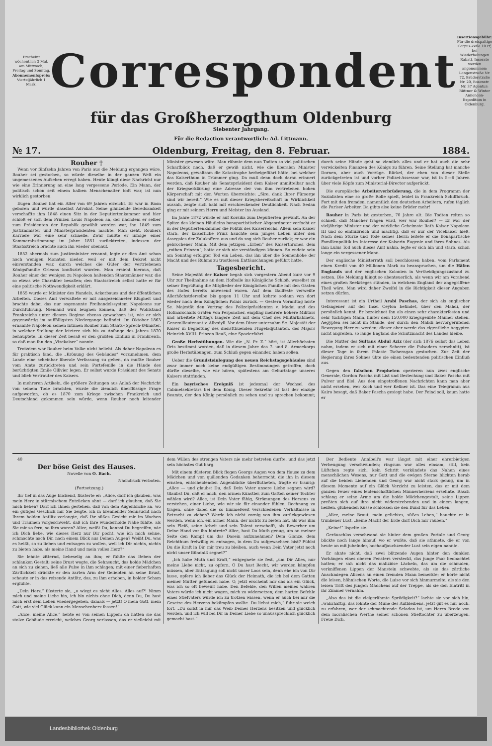Erscheint wöchentlich 3 Mal, am Mittwoch, Freitag und Sonntag.
Abonnementspreis: Vierteljährlich 1 Mark.
Correspondent
Insertionsgebühr:
Für die dreispaltige Corpus-Zeile 10 Pf, bei Wiederholungen Rabatt. Inserate werden angenommen: Langenstraße Nr. 72, Brüderstraße Nr. 20, Rosenstr. Nr. 37 Agentur: Büttner & Winter Annoncen-Expedition in Oldenburg.
für das Großherzogthum Oldenburg
Siebenter Jahrgang.
Für die Redaction verantwortlich: Ad. Littmann.
№ 17. Oldenburg, Freitag, den 8. Februar. 1884.
Rouher †
Wenn vor fünfzehn Jahren von Paris aus die Meldung ergangen wäre, Rouher sei gestorben, so würde dieselbe in der ganzen Welt ein ungemessenes Aufsehen erregt haben. Heute klingt diese Nachricht nur wie eine Erinnerung an eine lang vergessene Periode. Ein Mann, der politisch schon seit einem halben Menschenalter todt war, ist nun wirklich gestorben.
Eugen Rouher hat ein Alter von 69 Jahren erreicht. Er war in Riom geboren und wurde daselbst Advokat. Seine glänzende Beredsamkeit verschaffte ihm 1848 einen Sitz in der Deputiertenkammer und hier schloß er sich dem Prinzen Louis Napoleon an, der nachdem er selber zum Präsidenten der Republik gewählt worden war, ihn 1849 zum Justizminister und Ministerpräsidenten machte. Man sieht, Rouhers Karriere war eine sehr schnelle. Zwar mußte er infolge einer Kammerabstimmung im Jahre 1851 zurücktreten, indessen der Staatsstreich brachte auch ihn wieder obenauf.
1852 abermals zum Justizminister ernannt, legte er dies Amt schon nach wenigen Monaten nieder, weil er mit dem Dekret nicht einverstanden war, durch welches die Güter der vertriebenen Königsfamilie Orleans konfiszirt wurden. Man ersieht hieraus, daß Rouher einer der wenigen zu Napoleon haltenden Staatsmänner war, die so etwas wie Charakter besaßen; den Staatsstreich selbst hatte er für eine politische Nothwendigkeit erklärt.
1855 wurde er Minister des Handels, Ackerbaues und der öffentlichen Arbeiten. Dieses Amt verwaltete er mit ausgezeichneter Klugheit und brachte dabei das nur sogenannte Freihandelssystem Napoleons zur Durchführung. Niemand wird leugnen können, daß der Wohlstand Frankreichs unter diesem Regime ebenso gewachsen ist, wie er sich gegenwärtig im auffälligsten Niedergange befindet. Im Oktober 1863 ernannte Napoleon seinen Intimen Rouher zum Staats-(Sprech-)Minister, in welcher Stellung der letztere sich bis zu Anfange des Jahres 1870 behauptete. In dieser Zeit besaß er den größten Einfluß in Frankreich, so daß man ihn den „Vizekaiser“ nannte.
Trotzdem war Rouher beim Volke nicht beliebt. Als daher Napoleon es für praktisch fand, die „Krönung des Gebäudes“ vorzunehmen, dem Lande eine scheinbar liberale Verfassung zu geben, da mußte Rouher vom Amte zurücktreten und sein Portefeuille in die Hände des berüchtigten Emile Ollivier legen. Er selbst wurde Präsident des Senats und blieb Vertrauter des Kaisers.
In mehreren Artikeln, die größere Zeitungen aus Anlaß der Nachricht von seinem Tode brachten, wurde die ziemlich überflüssige Frage aufgeworfen, ob es 1870 zum Kriege zwischen Frankreich und Deutschland gekommen sein würde, wenn Rouher noch leitender Minister gewesen wäre. Man rühmte dem nun Todten so viel politischen Scharfblick nach, daß er gewiß nicht, wie die liberalen Minister Napoleons, gewaltsam die Katastrophe herbeigeführt hätte, bei welcher das Kaiserthum in Trümmer ging. Da muß denn doch daran erinnert werden, daß Rouher als Senatspräsident dem Kaiser unmittelbar nach der Kriegserklärung eine Adresse der von ihm vertretenen hohen Körperschaft mit den Worten überreichte: „Sire, dank Ihrer Fürsorge sind wir bereit.“ Wie es mit dieser Kriegsbereitschaft in Wirklichkeit aussah, zeigte sich bald mit erschreckender Deutlichkeit. Nach Sedan ging er mit seinem Herrn und Meister ins Ausland.
Im Jahre 1872 wurde er auf Korsika zum Deputierten gewählt. An der Spitze des kleinen Häufleins bonapartistischer Abgeordneter verfocht er in der Deputiertenkammer die Politik des Kaiserreichs. Allein sein Kaiser starb, der kaiserliche Prinz hauchte sein junges Leben unter den Assegaies der Zulukaffern aus und da zog sich Rouher zurück; er war ein gebrochener Mann. Mit dem jetzigen „Erben“ des Kaiserthrones, dem „rothen Prinzen“, hatte er sich nie verständigen können. So endete sein am Sonntag erfolgter Tod ein Leben, das ihn über die Sonnenhöhe der Macht und des Ruhms zu trostlosen Enttäuschungen geführt hatte.
Tagesbericht.
Seine Majestät der Kaiser begab sich vorgestern Abend kurz vor 9 Uhr zur Theilnahme an dem Hofballe ins Königliche Schloß, woselbst zu seiner Begrüßung die Mitglieder der Königlichen Familie mit den Gästen des Hofes bereits anwesend waren. Auf dem Ballfeste verweilte Allerhöchstderselbe bis gegen 11 Uhr und kehrte sodann von dort wieder nach dem Königlichen Palais zurück. — Gestern Vormittag hörte Se. Majestät den Vortrag des Polizeipräsidenten v. Madai und des Hofmarschalls Grafen von Perponcher, empfing mehrere höhere Militärs und arbeitete Mittags längere Zeit mit dem Chef des Militärkabinets, Generallieutenant v. Albedyll. Vor dem Diner unternahm Se. Majestät der Kaiser in Begleitung des dienstthuenden Flügeladjutanten, des Majors Heinrich XVIII. Prinzen Reuß, eine Spazierfahrt.
Große Herbstübungen. Wie die „N. Pr. Z.“ hört, ist Allerhöchsten Orts bestimmt worden, daß in diesem Jahre das 7. und 8. Armeekorps große Herbstübungen, zum Schluß gegen einander, haben sollen.
Ueber die Grundsteinlegung des neuen Reichstagsgebäudes sind zwar immer noch keine endgültigen Bestimmungen getroffen, doch dürfte dieselbe, wie wir hören, spätestens am Geburtstage unseres Kaisers stattfinden.
Ein bayrisches Ereigniß ist jedesmal der Wechsel des Cabinetsekretärs bei dem König. Dieser Sekretär ist fast der einzige Beamte, der den König persönlich zu sehen und zu sprechen bekommt; durch seine Hände geht so ziemlich alles und er hat auch die sehr verwickelten Finanzen des Königs zu führen. Seine Stellung hat manche Dornen, aber auch Vorzüge. Bürkel, der eben von dieser Stelle zurückgetreten ist und vorher Polizei-Assessor war, ist in 5—6 Jahren über viele Köpfe zum Ministerial-Director aufgerückt.
Die europäische Arbeiterverbrüderung, die in dem Programm der Sozialisten eine so große Rolle spielt, leidet in Frankreich Schiffbruch. Fort mit den fremden, namentlich den deutschen Arbeitern, rufen täglich die Pariser Arbeiter. Da gibts also keine Brüder mehr!
Rouher in Paris ist gestorben, 70 Jahre alt. Die Todten reiten so schnell, daß Mancher fragen wird, wer war Rouher? — Er war der vieljährige Minister und der wirkliche Geheimste Rath Kaiser Napoleon III und so einflußreich und mächtig, daß er nur der Vicekaiser hieß. Nach dem Sturze und Tode seines Herrn leitete er die Bonapartische Familienpolitik im Interesse der Kaiserin Eugenie und ihres Sohnes. Als ihm Lulus Tod auch dieses Amt nahm, legte er sich hin und starb, schon lange ein vergessener Mann.
Der englische Ministerrath soll beschlossen haben, vom Parlament einen Kredit von 40 Millionen Mark zu beanspruchen, um die Häfen Englands und der englischen Kolonien in Vertheidigungszustand zu setzen. Die Meldung klingt so abenteuerlich, als wenn wir am Vorabend eines großen Seekrieges ständen, in welchem England der angegriffene Theil wäre. Man wird daher Zweifel in die Richtigkeit dieser Angaben setzen dürfen.
Interessant ist ein Urtheil Arabi Paschas, der sich als englischer Gefangener auf der Insel Ceylon befindet, über den Mahdi, der persönlich kennt. Er bezeichnet ihn als einen sehr charakterfesten und sehr tüchtigen Mann, hinter dem 150,000 kriegsgeübte Männer stehen. Aegypten sei nicht im Stande, der durch den Mahdi hervorgerufenen Bewegung Herr zu werden; dieser aber werde das eigentliche Aegypten nicht angreifen, so lange England die Schutzmacht des Landes bleibe.
Die Mutter des Sultans Abdul Aziz (der sich 1876 selbst das Leben nahm, indem er sich mit einer Scheere die Pulsadern zerschnitt), ist dieser Tage in ihrem Palaste Tscheragan gestorben. Zur Zeit der Regierung ihres Sohnes übte sie einen bedeutenden politischen Einfluß aus.
Gegen den falschen Propheten operieren nun zwei englische Generale, Gordon Pascha mit List und Bestechung und Baker Pascha mit Pulver und Blei. Aus den eingetroffenen Nachrichten kann man aber nicht ersehen, wer Koch und wer Kellner ist. Das eine Telegramm aus Kairo besagt, daß Baker Pascha gesiegt habe. Der Feind soll, kaum hatte er
40
Der böse Geist des Hauses.
Novelle von O. Bach.
Nachdruck verboten.
(Fortsetzung.)
Ihr tief in das Auge blickend, flüsterte er: „Alice, darf ich glauben, was mein Herz in stürmischem Entzücken ahnt — darf ich glauben, daß Sie mich lieben? Darf ich Ihnen gestehen, daß von dem Augenblicke an, wo ein gütiges Geschick mir Sie zeigte, ich in brennender Sehnsucht nach Ihrem holden Antlitz verlangte, daß Ihr süßes Gesicht mir im Wachen und Träumen vorgeschwebt, daß ich Ihre wunderholde Nähe fühlte, als Sie mir so fern, so fern waren? Alice, weißt Du, kannst Du begreifen, wie ich Dich liebe, wie dieses Herz nur Dir pocht, wie ich mich sehne, schmachte nach Dir, nach einem Blick aus Deinen Augen? Weißt Du, was es heißt, so zu lieben und entsagen zu wollen, weil ich Dir nichts, nichts zu bieten habe, als meine Hand und mein volles Herz?“
Sie lehnte zitternd, liebeselig an ihm; er fühlte das Beben der schlanken Gestalt; seine Brust wogte, die Sehnsucht, das holde Mädchen an sich zu ziehen, ließ alle Pulse in ihm schlagen; mit einer fieberhaften Zärtlichkeit drückte er den zarten Arm der Geliebten an seine Brust, schaute er in das reizende Antlitz, das, zu ihm erhoben, in holder Scham erglühte.
„Dein Herz,“ flüsterte sie, „o wiegt es nicht Alles, Alles auf?! Nimm mich und meine Liebe hin, ich bin nichts ohne Dich, denn Du, Du hast mich erst dem Leben wiedergegeben, damals — jetzt! O mein Gott, mein Gott, wie viel Glück kann ein Menschenherz fassen!“
„Alice, meine Alice,“ bebte es von seinen Lippen; da hatten sie das stolze Gebäude erreicht, welches Georg verlassen, das er vielleicht mit dem Willen des strengen Vaters nie mehr betreten durfte, und das jetzt sein höchstes Gut barg.
Mit einem düsteren Blick flogen Georgs Augen von dem Hause zu dem Mädchen und von quälenden Gedanken beherrscht, die ihn in diesem ernsten, entscheidenden Augenblicke überflutheten, fragte er traurig: „Alice — und glaubst Du, daß Dein Vater unsere Liebe segnen wird? Glaubst Du, daß er mich, den armen Künstler, zum Gatten seiner Tochter wählen wird? Alice, ist Dein Vater fähig, Strömungen des Herzens zu verstehen, einer Liebe, wie wir sie für einander fühlen, Rechnung zu tragen, ohne dabei die so himmelweit verschiedenen Verhältnisse in Betracht zu ziehen? Werde ich nicht zornig von ihm zurückgewiesen werden, wenn ich, ein armer Mann, der nichts zu bieten hat, als was ihm sein Fleiß, seine Arbeit und sein Talent verschafft, als Bewerber um Deine Hand vor ihn hintrete? Alice, hast Du Muth genug, um an meiner Seite den Kampf um das Dasein aufzunehmen? Dem Glanze, dem Reichthum freiwillig zu entsagen, in dem Du aufgewachsen bist? Fühlst Du die Kraft in Dir, mir treu zu bleiben, auch wenn Dein Vater jetzt noch nicht unser Bündniß segnet?“
„Ich habe Muth und Kraft,“ entgegnete sie fest, „um Dir Alles, nur meine Liebe nicht, zu opfern. O Du hast Recht, wir werden kämpfen müssen, aber Entsagung soll nicht unser Loos sein, denn ehe ich von Dir lasse, opfere ich lieber das Glück der Heimath, die ich bei dem Gatten meiner Mutter gefunden habe. O, jetzt erscheint mir das als ein Glück, was ich so oft beweint habe. Den Befehle, den Willen meines wahren Vaters würde ich nicht wagen, mich zu widersetzen; dem harten Befehle eines Stiefvaters würde ich zu trotzen wissen, wenn er auch bei mir die Gesetze des Herzens bekämpfen wollte. Du liebst mich,“ fuhr sie weich fort, „Du sollst in mir das Weib Deines Herzens besitzen und glücklich werden, und ich will bei Dir in Deiner Liebe so unaussprechlich glücklich gemacht hast.“
Der Bediente Annibell's war längst mit einer ehrerbietigen Verbeugung verschwunden; ringsum war alles einsam, still, kein Lüftchen regte sich, kein Schritt verkündete das Nahen eines menschlichen Wesens, nur Gott und die ewigen Sterne blickten herab auf die beiden Liebenden und Georg war nicht stark genug, um in diesem Momente auf ein Glück Verzicht zu leisten, das er mit dem ganzen Feuer eines leidenschaftlichen Männerherzens ersehnte. Rasch schlang er seine Arme um die holde Mädchengestalt, seine Lippen preßten sich auf ihre nicht widerstrebenden und in einem langen, heißen, glühenden Kusse schlossen sie den Bund für das Leben.
„Alice, meine Braut, mein geliebtes, süßes Leben,“ hauchte er in trunkener Lust, „keine Macht der Erde darf Dich mir rauben.“
„Keine!“ lispelte sie.
Geräuschlos verschwand sie hinter dem großen Portale und Georg blickte noch lange hinauf, wo er wußte, daß sie athmete, die er von heute an mit jubelnder, hochaufjauchzender Lust sein eigen nannte.
Er ahnte nicht, daß zwei blitzende Augen hinter den dunklen Vorhängen eines oberen Fensters versteckt, das junge Paar beobachtet hatten; er sah nicht das maliziöse Lächeln, das um die schmalen, verkniffenen Lippen der Manstein schwebte, als sie das zärtliche Anschmiegen Alicens an einen fremden Mann bemerkte; er hörte nicht die leisen, höhnischen Worte, die Luise vor sich hinmurmelte, als sie den leisen Tritt des jungen Mädchens auf der Treppe, als sie den Eintritt in ihr Zimmer vernahm.
„Also das ist die vielgerühmte Sprödigkeit?“ lachte sie vor sich hin, „wahrhaftig, das lohnte der Mühe des Aufbleibens, jetzt gilt es nur noch, zu erfahren, wer der schmachtende Seladon ist, um Herrn Bredo von dem moralischen Werthe seiner schönen Stieftochter zu überzeugen. Freue Dich,
Landesbibliothek Oldenburg